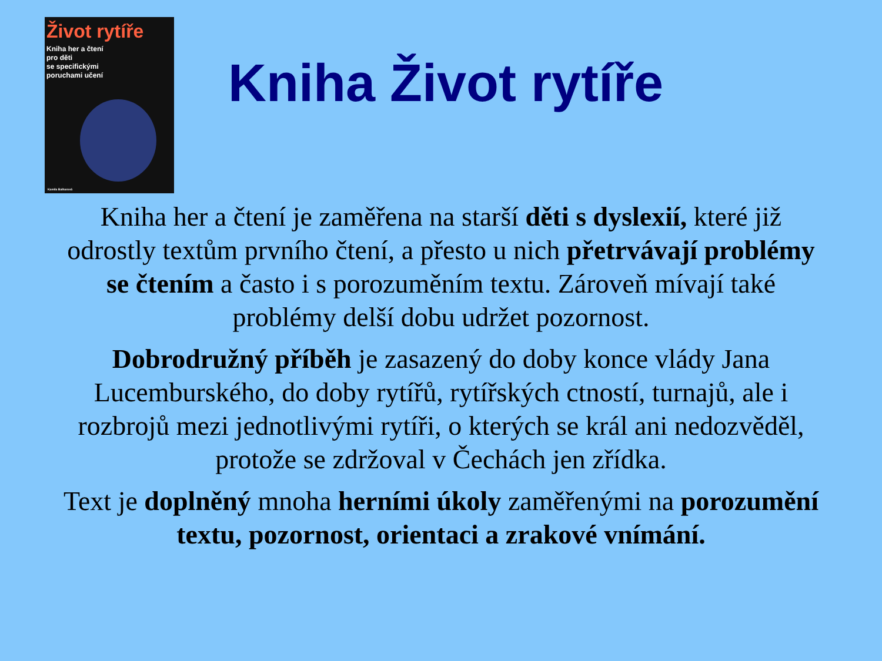Život rytíře
Kniha her a čtení
pro děti
se specifickými
poruchami učení
Kamila Balharová
Kniha Život rytíře
Kniha her a čtení je zaměřena na starší děti s dyslexií, které již odrostly textům prvního čtení, a přesto u nich přetrvávají problémy se čtením a často i s porozuměním textu. Zároveň mívají také problémy delší dobu udržet pozornost.
Dobrodružný příběh je zasazený do doby konce vlády Jana Lucemburského, do doby rytířů, rytířských ctností, turnajů, ale i rozbrojů mezi jednotlivými rytíři, o kterých se král ani nedozvěděl, protože se zdržoval v Čechách jen zřídka.
Text je doplněný mnoha herními úkoly zaměřenými na porozumění textu, pozornost, orientaci a zrakové vnímání.